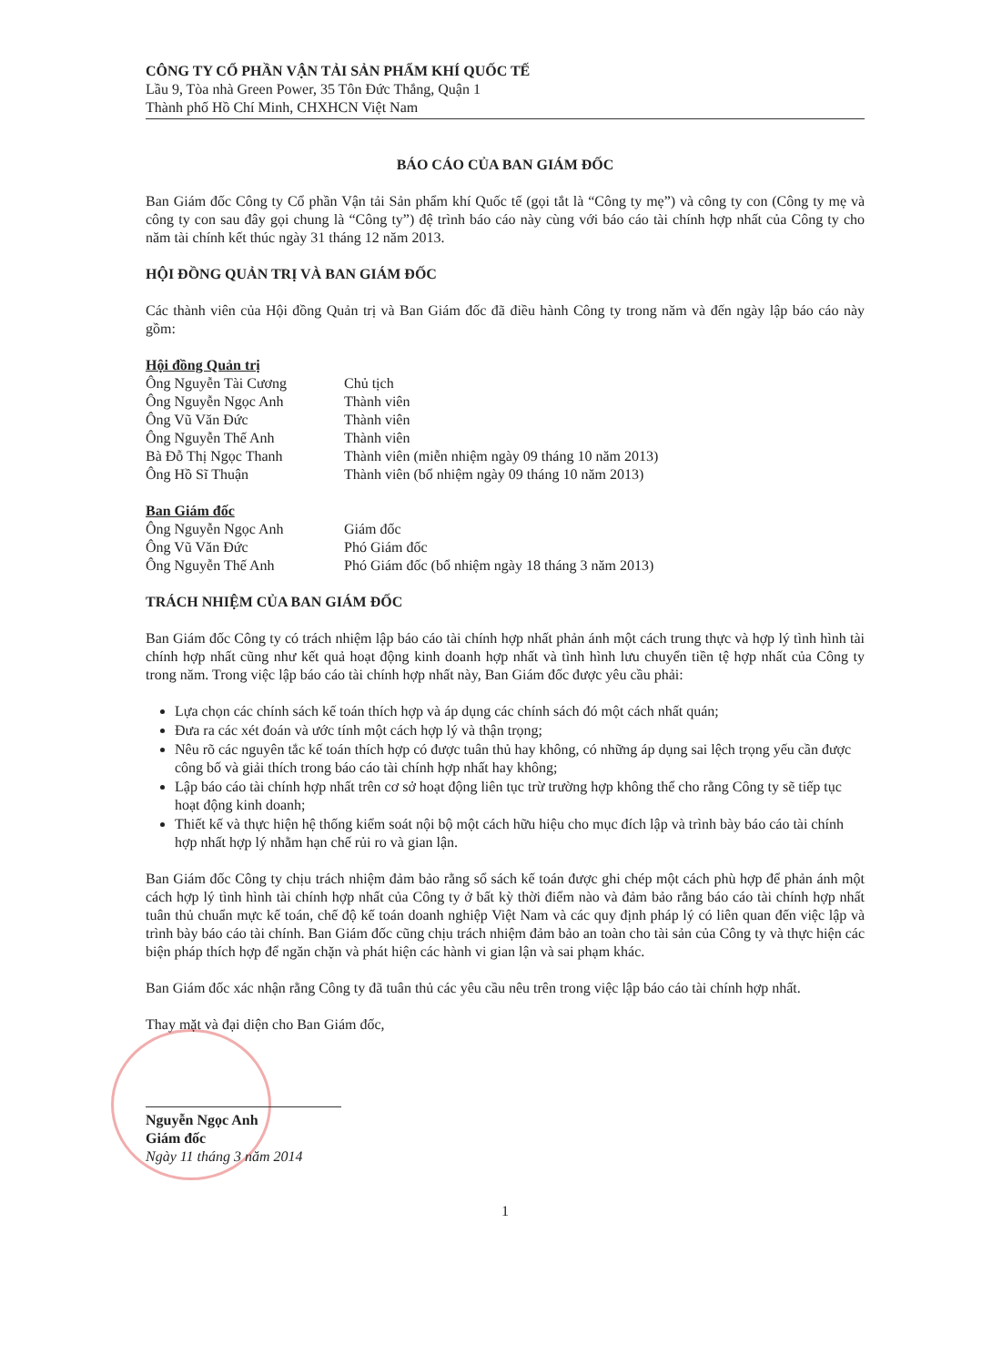CÔNG TY CỔ PHẦN VẬN TẢI SẢN PHẨM KHÍ QUỐC TẾ
Lầu 9, Tòa nhà Green Power, 35 Tôn Đức Thắng, Quận 1
Thành phố Hồ Chí Minh, CHXHCN Việt Nam
BÁO CÁO CỦA BAN GIÁM ĐỐC
Ban Giám đốc Công ty Cổ phần Vận tải Sản phẩm khí Quốc tế (gọi tắt là “Công ty mẹ”) và công ty con (Công ty mẹ và công ty con sau đây gọi chung là “Công ty”) đệ trình báo cáo này cùng với báo cáo tài chính hợp nhất của Công ty cho năm tài chính kết thúc ngày 31 tháng 12 năm 2013.
HỘI ĐỒNG QUẢN TRỊ VÀ BAN GIÁM ĐỐC
Các thành viên của Hội đồng Quản trị và Ban Giám đốc đã điều hành Công ty trong năm và đến ngày lập báo cáo này gồm:
Hội đồng Quản trị
| Ông Nguyễn Tài Cương | Chủ tịch |
| Ông Nguyễn Ngọc Anh | Thành viên |
| Ông Vũ Văn Đức | Thành viên |
| Ông Nguyễn Thế Anh | Thành viên |
| Bà Đỗ Thị Ngọc Thanh | Thành viên (miễn nhiệm ngày 09 tháng 10 năm 2013) |
| Ông Hồ Sĩ Thuận | Thành viên (bổ nhiệm ngày 09 tháng 10 năm 2013) |
Ban Giám đốc
| Ông Nguyễn Ngọc Anh | Giám đốc |
| Ông Vũ Văn Đức | Phó Giám đốc |
| Ông Nguyễn Thế Anh | Phó Giám đốc (bổ nhiệm ngày 18 tháng 3 năm 2013) |
TRÁCH NHIỆM CỦA BAN GIÁM ĐỐC
Ban Giám đốc Công ty có trách nhiệm lập báo cáo tài chính hợp nhất phản ánh một cách trung thực và hợp lý tình hình tài chính hợp nhất cũng như kết quả hoạt động kinh doanh hợp nhất và tình hình lưu chuyển tiền tệ hợp nhất của Công ty trong năm. Trong việc lập báo cáo tài chính hợp nhất này, Ban Giám đốc được yêu cầu phải:
Lựa chọn các chính sách kế toán thích hợp và áp dụng các chính sách đó một cách nhất quán;
Đưa ra các xét đoán và ước tính một cách hợp lý và thận trọng;
Nêu rõ các nguyên tắc kế toán thích hợp có được tuân thủ hay không, có những áp dụng sai lệch trọng yếu cần được công bố và giải thích trong báo cáo tài chính hợp nhất hay không;
Lập báo cáo tài chính hợp nhất trên cơ sở hoạt động liên tục trừ trường hợp không thể cho rằng Công ty sẽ tiếp tục hoạt động kinh doanh;
Thiết kế và thực hiện hệ thống kiểm soát nội bộ một cách hữu hiệu cho mục đích lập và trình bày báo cáo tài chính hợp nhất hợp lý nhằm hạn chế rủi ro và gian lận.
Ban Giám đốc Công ty chịu trách nhiệm đảm bảo rằng sổ sách kế toán được ghi chép một cách phù hợp để phản ánh một cách hợp lý tình hình tài chính hợp nhất của Công ty ở bất kỳ thời điểm nào và đảm bảo rằng báo cáo tài chính hợp nhất tuân thủ chuẩn mực kế toán, chế độ kế toán doanh nghiệp Việt Nam và các quy định pháp lý có liên quan đến việc lập và trình bày báo cáo tài chính. Ban Giám đốc cũng chịu trách nhiệm đảm bảo an toàn cho tài sản của Công ty và thực hiện các biện pháp thích hợp để ngăn chặn và phát hiện các hành vi gian lận và sai phạm khác.
Ban Giám đốc xác nhận rằng Công ty đã tuân thủ các yêu cầu nêu trên trong việc lập báo cáo tài chính hợp nhất.
Thay mặt và đại diện cho Ban Giám đốc,
Nguyễn Ngọc Anh
Giám đốc
Ngày 11 tháng 3 năm 2014
1